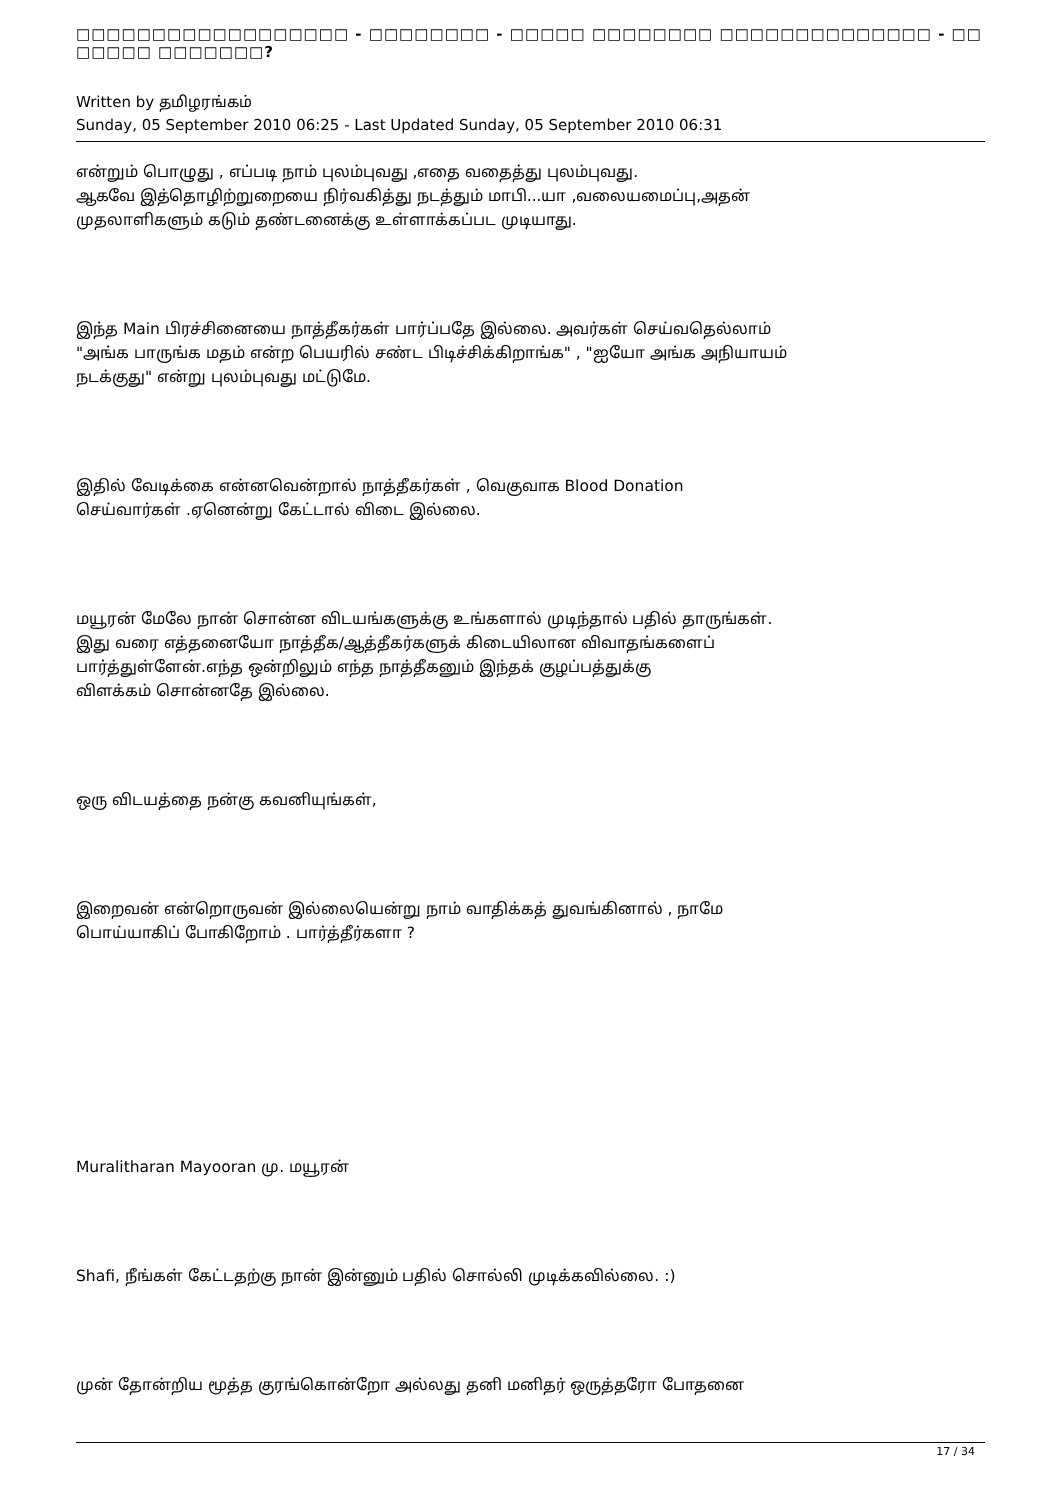□□□□□□□□□□□□□□□□□□ - □□□□□□□□ - □□□□□ □□□□□□□□ □□□□□□□□□□□□□□ - □□ □□□□□ □□□□□□□?
Written by தமிழரங்கம்
Sunday, 05 September 2010 06:25 - Last Updated Sunday, 05 September 2010 06:31
என்றும் பொழுது , எப்படி நாம் புலம்புவது ,எதை வதைத்து புலம்புவது.
ஆகவே இத்தொழிற்றுறையை நிர்வகித்து நடத்தும் மாபி...யா ,வலையமைப்பு,அதன்
முதலாளிகளும் கடும் தண்டனைக்கு உள்ளாக்கப்பட முடியாது.
இந்த Main பிரச்சினையை நாத்தீகர்கள் பார்ப்பதே இல்லை. அவர்கள் செய்வதெல்லாம்
"அங்க பாருங்க மதம் என்ற பெயரில் சண்ட பிடிச்சிக்கிறாங்க" , "ஐயோ அங்க அநியாயம்
நடக்குது" என்று புலம்புவது மட்டுமே.
இதில் வேடிக்கை என்னவென்றால் நாத்தீகர்கள் , வெகுவாக Blood Donation
செய்வார்கள் .ஏனென்று கேட்டால் விடை இல்லை.
மயூரன் மேலே நான் சொன்ன விடயங்களுக்கு உங்களால் முடிந்தால் பதில் தாருங்கள்.
இது வரை எத்தனையோ நாத்தீக/ஆத்தீகர்களுக் கிடையிலான விவாதங்களைப்
பார்த்துள்ளேன்.எந்த ஒன்றிலும் எந்த நாத்தீகனும் இந்தக் குழப்பத்துக்கு
விளக்கம் சொன்னதே இல்லை.
ஒரு விடயத்தை நன்கு கவனியுங்கள்,
இறைவன் என்றொருவன் இல்லையென்று நாம் வாதிக்கத் துவங்கினால் , நாமே
பொய்யாகிப் போகிறோம் . பார்த்தீர்களா ?
Muralitharan Mayooran மு. மயூரன்
Shafi, நீங்கள் கேட்டதற்கு நான் இன்னும் பதில் சொல்லி முடிக்கவில்லை. :)
முன் தோன்றிய மூத்த குரங்கொன்றோ அல்லது தனி மனிதர் ஒருத்தரோ போதனை
17 / 34